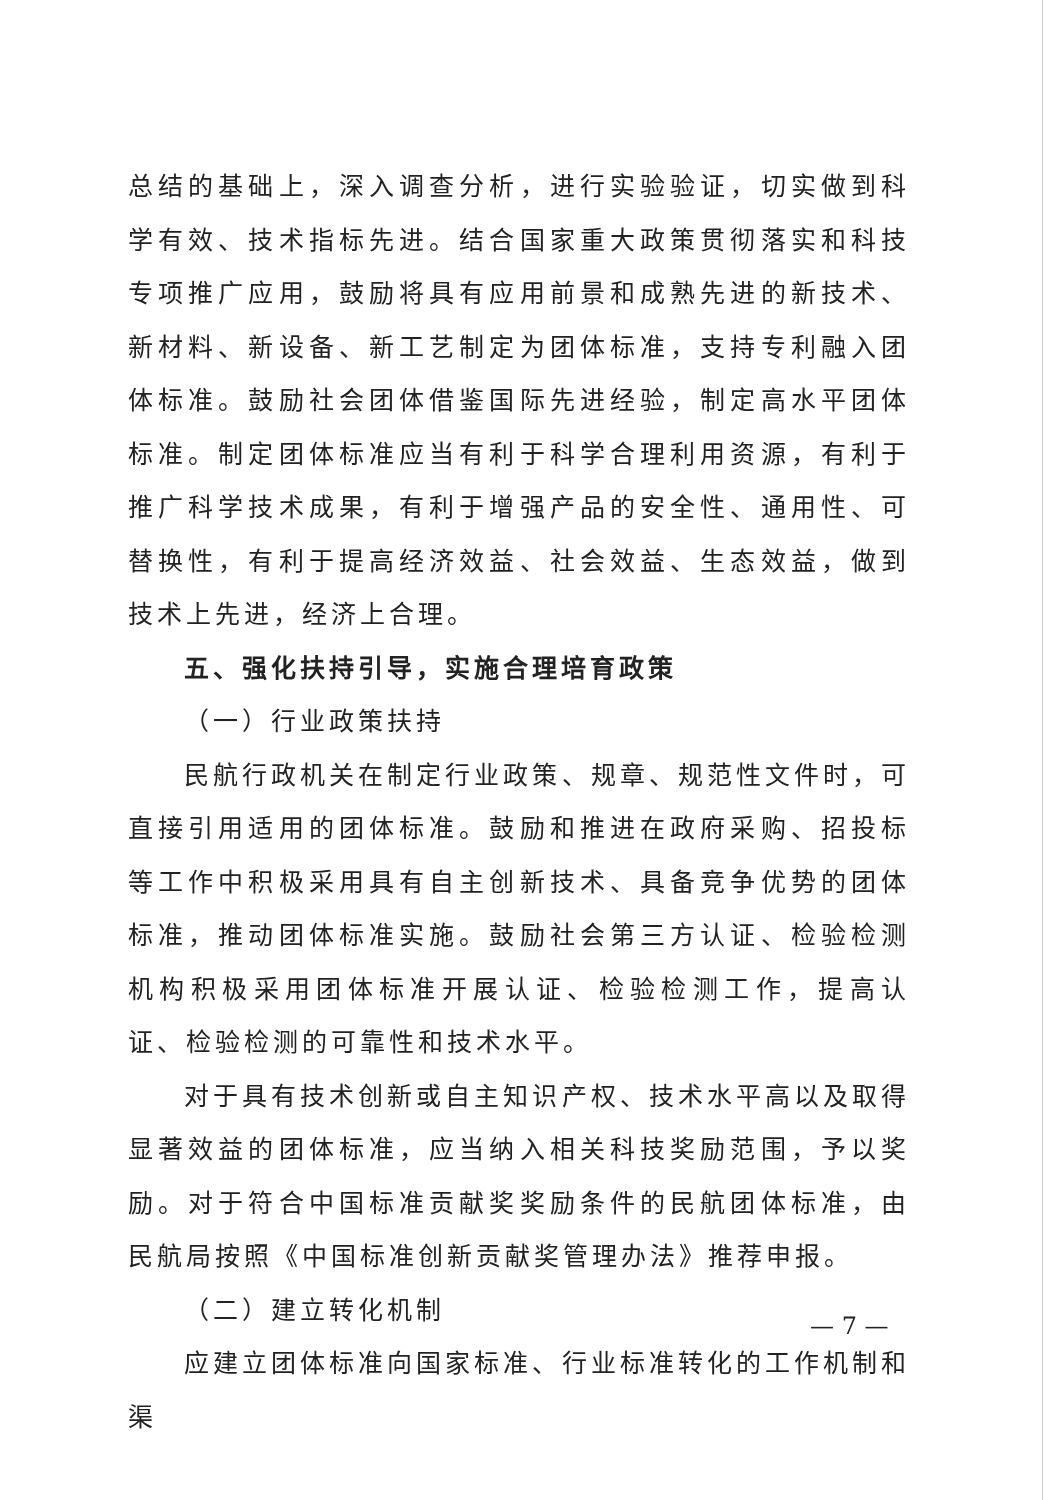总结的基础上，深入调查分析，进行实验验证，切实做到科学有效、技术指标先进。结合国家重大政策贯彻落实和科技专项推广应用，鼓励将具有应用前景和成熟先进的新技术、新材料、新设备、新工艺制定为团体标准，支持专利融入团体标准。鼓励社会团体借鉴国际先进经验，制定高水平团体标准。制定团体标准应当有利于科学合理利用资源，有利于推广科学技术成果，有利于增强产品的安全性、通用性、可替换性，有利于提高经济效益、社会效益、生态效益，做到技术上先进，经济上合理。
五、强化扶持引导，实施合理培育政策
（一）行业政策扶持
民航行政机关在制定行业政策、规章、规范性文件时，可直接引用适用的团体标准。鼓励和推进在政府采购、招投标等工作中积极采用具有自主创新技术、具备竞争优势的团体标准，推动团体标准实施。鼓励社会第三方认证、检验检测机构积极采用团体标准开展认证、检验检测工作，提高认证、检验检测的可靠性和技术水平。
对于具有技术创新或自主知识产权、技术水平高以及取得显著效益的团体标准，应当纳入相关科技奖励范围，予以奖励。对于符合中国标准贡献奖奖励条件的民航团体标准，由民航局按照《中国标准创新贡献奖管理办法》推荐申报。
（二）建立转化机制
应建立团体标准向国家标准、行业标准转化的工作机制和渠
— 7 —